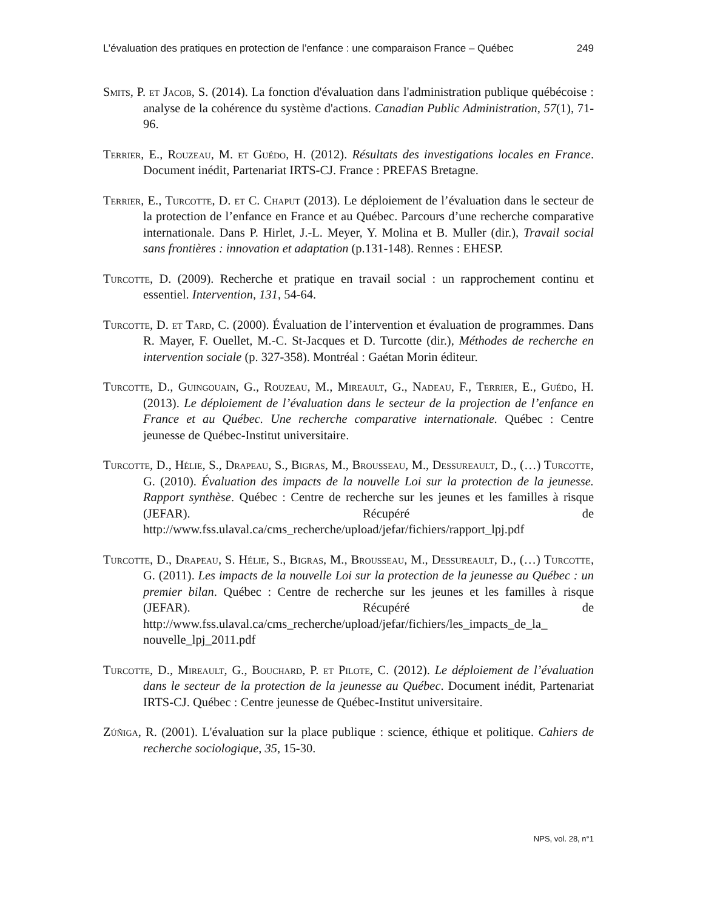L’évaluation des pratiques en protection de l’enfance : une comparaison France – Québec 249
Smits, P. et Jacob, S. (2014). La fonction d'évaluation dans l'administration publique québécoise : analyse de la cohérence du système d'actions. Canadian Public Administration, 57(1), 71-96.
Terrier, E., Rouzeau, M. et Guédo, H. (2012). Résultats des investigations locales en France. Document inédit, Partenariat IRTS-CJ. France : PREFAS Bretagne.
Terrier, E., Turcotte, D. et C. Chaput (2013). Le déploiement de l’évaluation dans le secteur de la protection de l’enfance en France et au Québec. Parcours d’une recherche comparative internationale. Dans P. Hirlet, J.-L. Meyer, Y. Molina et B. Muller (dir.), Travail social sans frontières : innovation et adaptation (p.131-148). Rennes : EHESP.
Turcotte, D. (2009). Recherche et pratique en travail social : un rapprochement continu et essentiel. Intervention, 131, 54-64.
Turcotte, D. et Tard, C. (2000). Évaluation de l’intervention et évaluation de programmes. Dans R. Mayer, F. Ouellet, M.-C. St-Jacques et D. Turcotte (dir.), Méthodes de recherche en intervention sociale (p. 327-358). Montréal : Gaétan Morin éditeur.
Turcotte, D., Guingouain, G., Rouzeau, M., Mireault, G., Nadeau, F., Terrier, E., Guédo, H. (2013). Le déploiement de l’évaluation dans le secteur de la projection de l’enfance en France et au Québec. Une recherche comparative internationale. Québec : Centre jeunesse de Québec-Institut universitaire.
Turcotte, D., Hélie, S., Drapeau, S., Bigras, M., Brousseau, M., Dessureault, D., (…) Turcotte, G. (2010). Évaluation des impacts de la nouvelle Loi sur la protection de la jeunesse. Rapport synthèse. Québec : Centre de recherche sur les jeunes et les familles à risque (JEFAR). Récupéré de http://www.fss.ulaval.ca/cms_recherche/upload/jefar/fichiers/rapport_lpj.pdf
Turcotte, D., Drapeau, S. Hélie, S., Bigras, M., Brousseau, M., Dessureault, D., (…) Turcotte, G. (2011). Les impacts de la nouvelle Loi sur la protection de la jeunesse au Québec : un premier bilan. Québec : Centre de recherche sur les jeunes et les familles à risque (JEFAR). Récupéré de http://www.fss.ulaval.ca/cms_recherche/upload/jefar/fichiers/les_impacts_de_la_ nouvelle_lpj_2011.pdf
Turcotte, D., Mireault, G., Bouchard, P. et Pilote, C. (2012). Le déploiement de l’évaluation dans le secteur de la protection de la jeunesse au Québec. Document inédit, Partenariat IRTS-CJ. Québec : Centre jeunesse de Québec-Institut universitaire.
Zúñiga, R. (2001). L'évaluation sur la place publique : science, éthique et politique. Cahiers de recherche sociologique, 35, 15-30.
NPS, vol. 28, n°1